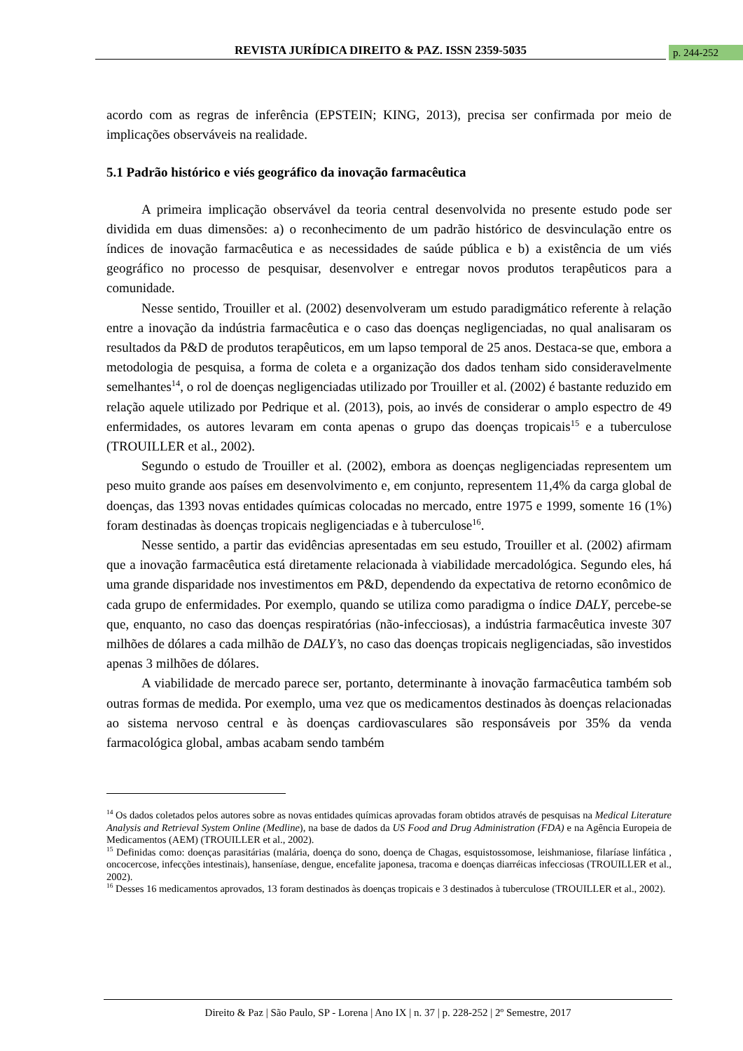REVISTA JURÍDICA DIREITO & PAZ. ISSN 2359-5035 p. 244-252
acordo com as regras de inferência (EPSTEIN; KING, 2013), precisa ser confirmada por meio de implicações observáveis na realidade.
5.1 Padrão histórico e viés geográfico da inovação farmacêutica
A primeira implicação observável da teoria central desenvolvida no presente estudo pode ser dividida em duas dimensões: a) o reconhecimento de um padrão histórico de desvinculação entre os índices de inovação farmacêutica e as necessidades de saúde pública e b) a existência de um viés geográfico no processo de pesquisar, desenvolver e entregar novos produtos terapêuticos para a comunidade.
Nesse sentido, Trouiller et al. (2002) desenvolveram um estudo paradigmático referente à relação entre a inovação da indústria farmacêutica e o caso das doenças negligenciadas, no qual analisaram os resultados da P&D de produtos terapêuticos, em um lapso temporal de 25 anos. Destaca-se que, embora a metodologia de pesquisa, a forma de coleta e a organização dos dados tenham sido consideravelmente semelhantes<sup>14</sup>, o rol de doenças negligenciadas utilizado por Trouiller et al. (2002) é bastante reduzido em relação aquele utilizado por Pedrique et al. (2013), pois, ao invés de considerar o amplo espectro de 49 enfermidades, os autores levaram em conta apenas o grupo das doenças tropicais<sup>15</sup> e a tuberculose (TROUILLER et al., 2002).
Segundo o estudo de Trouiller et al. (2002), embora as doenças negligenciadas representem um peso muito grande aos países em desenvolvimento e, em conjunto, representem 11,4% da carga global de doenças, das 1393 novas entidades químicas colocadas no mercado, entre 1975 e 1999, somente 16 (1%) foram destinadas às doenças tropicais negligenciadas e à tuberculose<sup>16</sup>.
Nesse sentido, a partir das evidências apresentadas em seu estudo, Trouiller et al. (2002) afirmam que a inovação farmacêutica está diretamente relacionada à viabilidade mercadológica. Segundo eles, há uma grande disparidade nos investimentos em P&D, dependendo da expectativa de retorno econômico de cada grupo de enfermidades. Por exemplo, quando se utiliza como paradigma o índice DALY, percebe-se que, enquanto, no caso das doenças respiratórias (não-infecciosas), a indústria farmacêutica investe 307 milhões de dólares a cada milhão de DALY’s, no caso das doenças tropicais negligenciadas, são investidos apenas 3 milhões de dólares.
A viabilidade de mercado parece ser, portanto, determinante à inovação farmacêutica também sob outras formas de medida. Por exemplo, uma vez que os medicamentos destinados às doenças relacionadas ao sistema nervoso central e às doenças cardiovasculares são responsáveis por 35% da venda farmacológica global, ambas acabam sendo também
<sup>14</sup> Os dados coletados pelos autores sobre as novas entidades químicas aprovadas foram obtidos através de pesquisas na Medical Literature Analysis and Retrieval System Online (Medline), na base de dados da US Food and Drug Administration (FDA) e na Agência Europeia de Medicamentos (AEM) (TROUILLER et al., 2002).
<sup>15</sup> Definidas como: doenças parasitárias (malária, doença do sono, doença de Chagas, esquistossomose, leishmaniose, filaríase linfática , oncocercose, infecções intestinais), hanseníase, dengue, encefalite japonesa, tracoma e doenças diarréicas infecciosas (TROUILLER et al., 2002).
<sup>16</sup> Desses 16 medicamentos aprovados, 13 foram destinados às doenças tropicais e 3 destinados à tuberculose (TROUILLER et al., 2002).
Direito & Paz | São Paulo, SP - Lorena | Ano IX | n. 37 | p. 228-252 | 2º Semestre, 2017